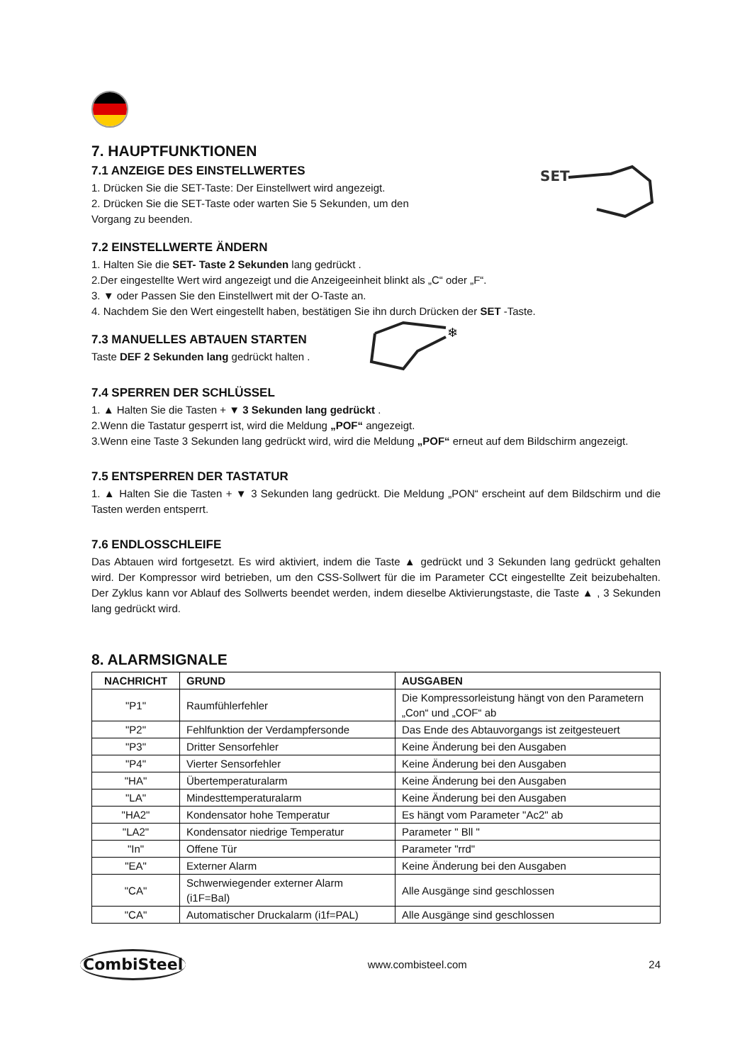7. HAUPTFUNKTIONEN
7.1 ANZEIGE DES EINSTELLWERTES
1. Drücken Sie die SET-Taste: Der Einstellwert wird angezeigt.
2. Drücken Sie die SET-Taste oder warten Sie 5 Sekunden, um den Vorgang zu beenden.
SET
7.2 EINSTELLWERTE ÄNDERN
1. Halten Sie die SET- Taste 2 Sekunden lang gedrückt .
2.Der eingestellte Wert wird angezeigt und die Anzeigeeinheit blinkt als „C“ oder „F“.
3. ▼ oder Passen Sie den Einstellwert mit der O-Taste an.
4. Nachdem Sie den Wert eingestellt haben, bestätigen Sie ihn durch Drücken der SET -Taste.
7.3 MANUELLES ABTAUEN STARTEN
Taste DEF 2 Sekunden lang gedrückt halten .
❄
7.4 SPERREN DER SCHLÜSSEL
1. ▲ Halten Sie die Tasten + ▼ 3 Sekunden lang gedrückt .
2.Wenn die Tastatur gesperrt ist, wird die Meldung „POF“ angezeigt.
3.Wenn eine Taste 3 Sekunden lang gedrückt wird, wird die Meldung „POF“ erneut auf dem Bildschirm angezeigt.
7.5 ENTSPERREN DER TASTATUR
1. ▲ Halten Sie die Tasten + ▼ 3 Sekunden lang gedrückt. Die Meldung „PON“ erscheint auf dem Bildschirm und die Tasten werden entsperrt.
7.6 ENDLOSSCHLEIFE
Das Abtauen wird fortgesetzt. Es wird aktiviert, indem die Taste ▲ gedrückt und 3 Sekunden lang gedrückt gehalten wird. Der Kompressor wird betrieben, um den CSS-Sollwert für die im Parameter CCt eingestellte Zeit beizubehalten. Der Zyklus kann vor Ablauf des Sollwerts beendet werden, indem dieselbe Aktivierungstaste, die Taste ▲ , 3 Sekunden lang gedrückt wird.
8. ALARMSIGNALE
| NACHRICHT | GRUND | AUSGABEN |
| --- | --- | --- |
| "P1" | Raumfühlerfehler | Die Kompressorleistung hängt von den Parametern „Con“ und „COF“ ab |
| "P2" | Fehlfunktion der Verdampfersonde | Das Ende des Abtauvorgangs ist zeitgesteuert |
| "P3" | Dritter Sensorfehler | Keine Änderung bei den Ausgaben |
| "P4" | Vierter Sensorfehler | Keine Änderung bei den Ausgaben |
| "HA" | Übertemperaturalarm | Keine Änderung bei den Ausgaben |
| "LA" | Mindesttemperaturalarm | Keine Änderung bei den Ausgaben |
| "HA2" | Kondensator hohe Temperatur | Es hängt vom Parameter "Ac2" ab |
| "LA2" | Kondensator niedrige Temperatur | Parameter " Bll " |
| "In" | Offene Tür | Parameter "rrd" |
| "EA" | Externer Alarm | Keine Änderung bei den Ausgaben |
| "CA" | Schwerwiegender externer Alarm (i1F=Bal) | Alle Ausgänge sind geschlossen |
| "CA" | Automatischer Druckalarm (i1f=PAL) | Alle Ausgänge sind geschlossen |
CombiSteel
www.combisteel.com 24